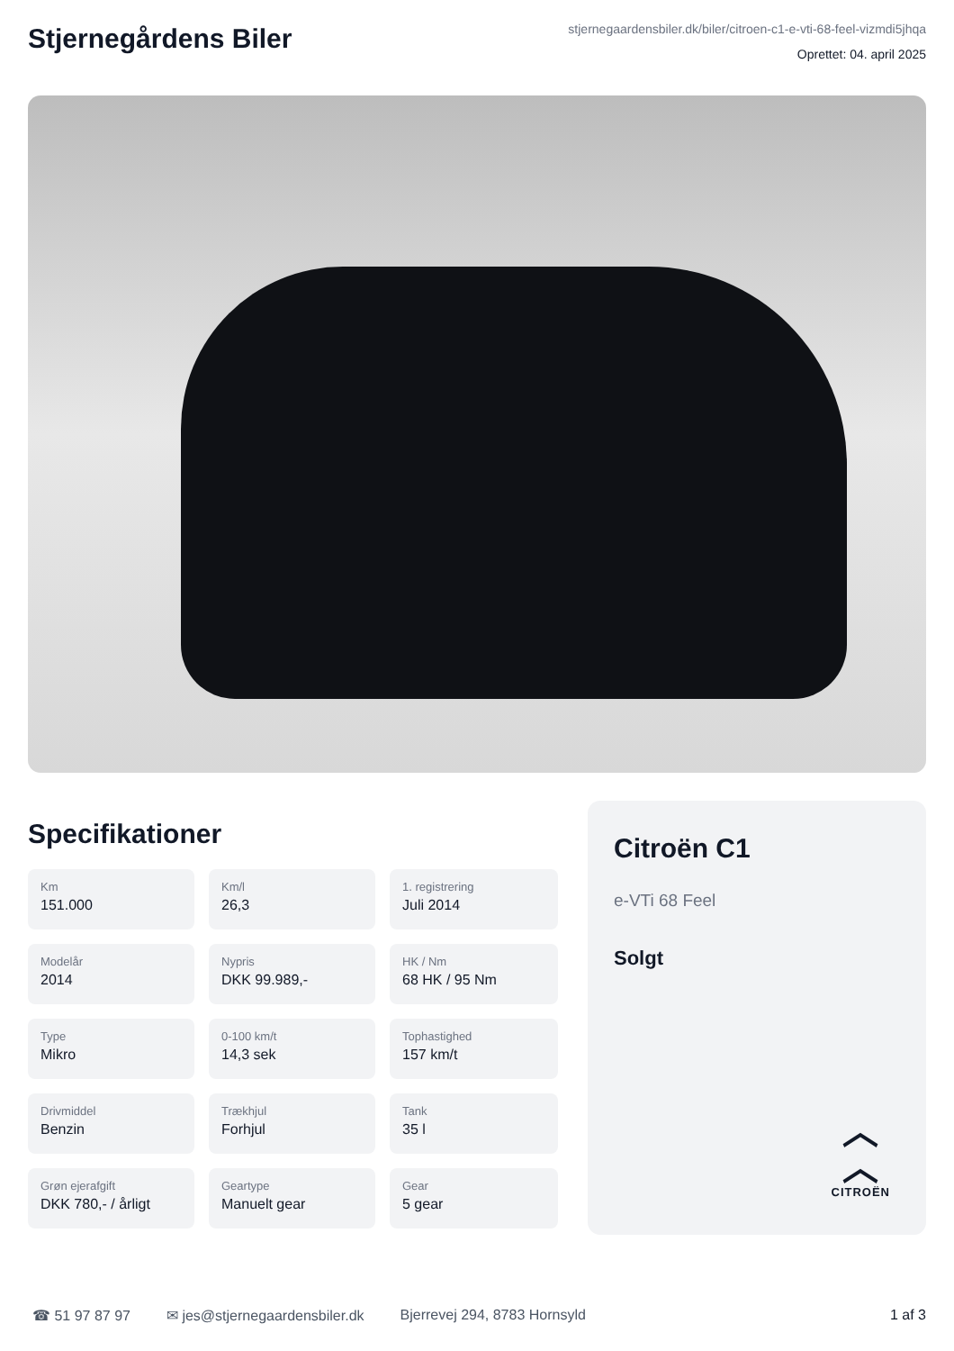Stjernegårdens Biler
stjernegaardensbiler.dk/biler/citroen-c1-e-vti-68-feel-vizmdi5jhqa
Oprettet: 04. april 2025
Specifikationer
Km
151.000
Km/l
26,3
1. registrering
Juli 2014
Modelår
2014
Nypris
DKK 99.989,-
HK / Nm
68 HK / 95 Nm
Type
Mikro
0-100 km/t
14,3 sek
Tophastighed
157 km/t
Drivmiddel
Benzin
Trækhjul
Forhjul
Tank
35 l
Grøn ejerafgift
DKK 780,- / årligt
Geartype
Manuelt gear
Gear
5 gear
Citroën C1
e-VTi 68 Feel
Solgt
︿
︿
CITROËN
☎ 51 97 87 97 ✉ jes@stjernegaardensbiler.dk Bjerrevej 294, 8783 Hornsyld 1 af 3